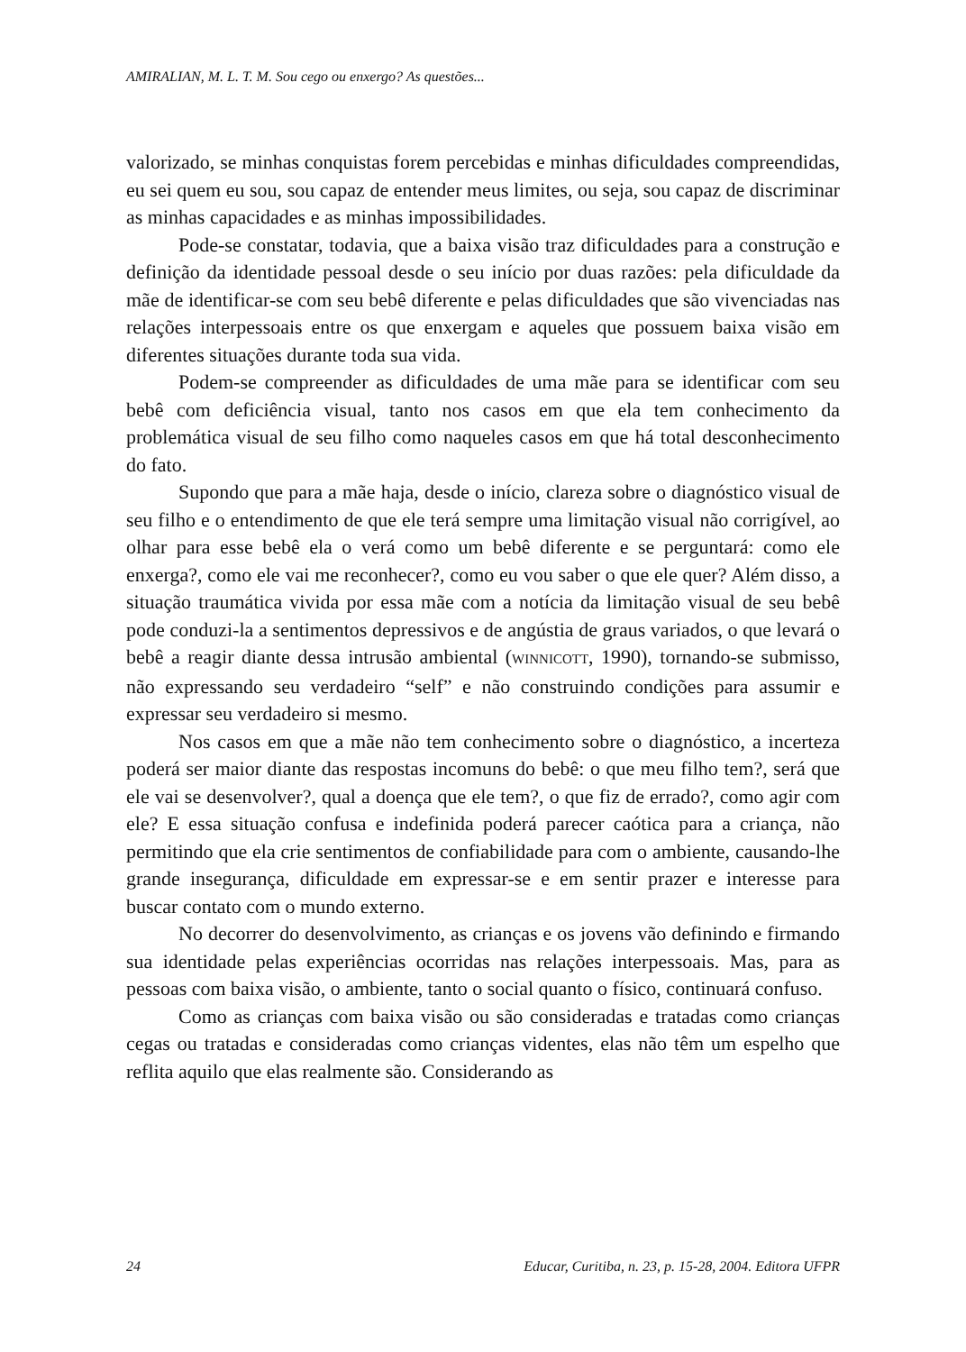AMIRALIAN, M. L. T. M. Sou cego ou enxergo? As questões...
valorizado, se minhas conquistas forem percebidas e minhas dificuldades compreendidas, eu sei quem eu sou, sou capaz de entender meus limites, ou seja, sou capaz de discriminar as minhas capacidades e as minhas impossibilidades.
Pode-se constatar, todavia, que a baixa visão traz dificuldades para a construção e definição da identidade pessoal desde o seu início por duas razões: pela dificuldade da mãe de identificar-se com seu bebê diferente e pelas dificuldades que são vivenciadas nas relações interpessoais entre os que enxergam e aqueles que possuem baixa visão em diferentes situações durante toda sua vida.
Podem-se compreender as dificuldades de uma mãe para se identificar com seu bebê com deficiência visual, tanto nos casos em que ela tem conhecimento da problemática visual de seu filho como naqueles casos em que há total desconhecimento do fato.
Supondo que para a mãe haja, desde o início, clareza sobre o diagnóstico visual de seu filho e o entendimento de que ele terá sempre uma limitação visual não corrigível, ao olhar para esse bebê ela o verá como um bebê diferente e se perguntará: como ele enxerga?, como ele vai me reconhecer?, como eu vou saber o que ele quer? Além disso, a situação traumática vivida por essa mãe com a notícia da limitação visual de seu bebê pode conduzi-la a sentimentos depressivos e de angústia de graus variados, o que levará o bebê a reagir diante dessa intrusão ambiental (WINNICOTT, 1990), tornando-se submisso, não expressando seu verdadeiro “self” e não construindo condições para assumir e expressar seu verdadeiro si mesmo.
Nos casos em que a mãe não tem conhecimento sobre o diagnóstico, a incerteza poderá ser maior diante das respostas incomuns do bebê: o que meu filho tem?, será que ele vai se desenvolver?, qual a doença que ele tem?, o que fiz de errado?, como agir com ele? E essa situação confusa e indefinida poderá parecer caótica para a criança, não permitindo que ela crie sentimentos de confiabilidade para com o ambiente, causando-lhe grande insegurança, dificuldade em expressar-se e em sentir prazer e interesse para buscar contato com o mundo externo.
No decorrer do desenvolvimento, as crianças e os jovens vão definindo e firmando sua identidade pelas experiências ocorridas nas relações interpessoais. Mas, para as pessoas com baixa visão, o ambiente, tanto o social quanto o físico, continuará confuso.
Como as crianças com baixa visão ou são consideradas e tratadas como crianças cegas ou tratadas e consideradas como crianças videntes, elas não têm um espelho que reflita aquilo que elas realmente são. Considerando as
24 Educar, Curitiba, n. 23, p. 15-28, 2004. Editora UFPR